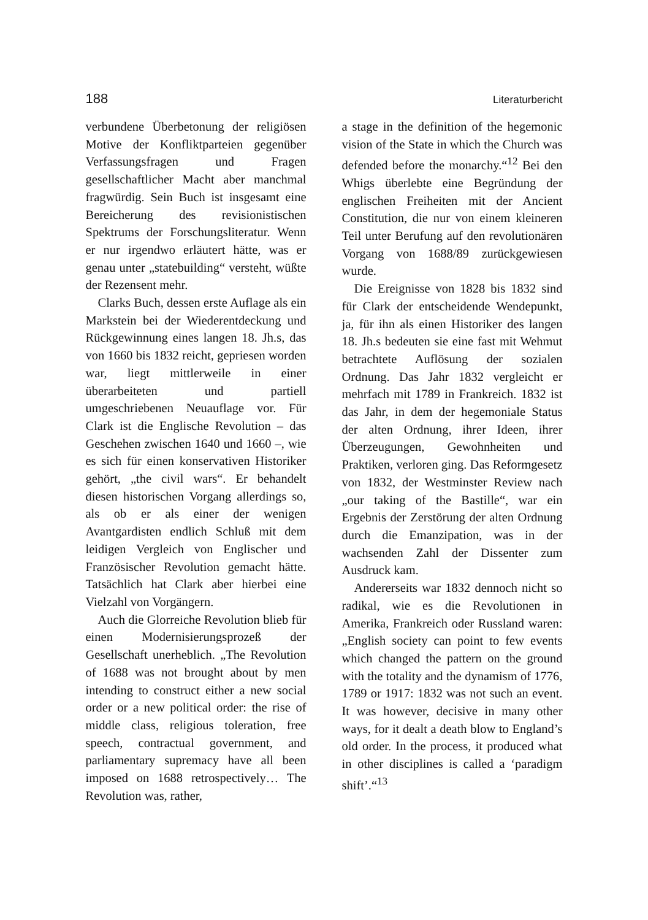188 Literaturbericht
verbundene Überbetonung der religiösen Motive der Konfliktparteien gegenüber Verfassungsfragen und Fragen gesellschaftlicher Macht aber manchmal fragwürdig. Sein Buch ist insgesamt eine Bereicherung des revisionistischen Spektrums der Forschungsliteratur. Wenn er nur irgendwo erläutert hätte, was er genau unter „statebuilding“ versteht, wüßte der Rezensent mehr.
Clarks Buch, dessen erste Auflage als ein Markstein bei der Wiederentdeckung und Rückgewinnung eines langen 18. Jh.s, das von 1660 bis 1832 reicht, gepriesen worden war, liegt mittlerweile in einer überarbeiteten und partiell umgeschriebenen Neuauflage vor. Für Clark ist die Englische Revolution – das Geschehen zwischen 1640 und 1660 –, wie es sich für einen konservativen Historiker gehört, „the civil wars“. Er behandelt diesen historischen Vorgang allerdings so, als ob er als einer der wenigen Avantgardisten endlich Schluß mit dem leidigen Vergleich von Englischer und Französischer Revolution gemacht hätte. Tatsächlich hat Clark aber hierbei eine Vielzahl von Vorgängern.
Auch die Glorreiche Revolution blieb für einen Modernisierungsprozeß der Gesellschaft unerheblich. „The Revolution of 1688 was not brought about by men intending to construct either a new social order or a new political order: the rise of middle class, religious toleration, free speech, contractual government, and parliamentary supremacy have all been imposed on 1688 retrospectively… The Revolution was, rather,
a stage in the definition of the hegemonic vision of the State in which the Church was defended before the monarchy.“<sup>12</sup> Bei den Whigs überlebte eine Begründung der englischen Freiheiten mit der Ancient Constitution, die nur von einem kleineren Teil unter Berufung auf den revolutionären Vorgang von 1688/89 zurückgewiesen wurde.
Die Ereignisse von 1828 bis 1832 sind für Clark der entscheidende Wendepunkt, ja, für ihn als einen Historiker des langen 18. Jh.s bedeuten sie eine fast mit Wehmut betrachtete Auflösung der sozialen Ordnung. Das Jahr 1832 vergleicht er mehrfach mit 1789 in Frankreich. 1832 ist das Jahr, in dem der hegemoniale Status der alten Ordnung, ihrer Ideen, ihrer Überzeugungen, Gewohnheiten und Praktiken, verloren ging. Das Reformgesetz von 1832, der Westminster Review nach „our taking of the Bastille“, war ein Ergebnis der Zerstörung der alten Ordnung durch die Emanzipation, was in der wachsenden Zahl der Dissenter zum Ausdruck kam.
Andererseits war 1832 dennoch nicht so radikal, wie es die Revolutionen in Amerika, Frankreich oder Russland waren: „English society can point to few events which changed the pattern on the ground with the totality and the dynamism of 1776, 1789 or 1917: 1832 was not such an event. It was however, decisive in many other ways, for it dealt a death blow to England’s old order. In the process, it produced what in other disciplines is called a ‘paradigm shift’.“<sup>13</sup>